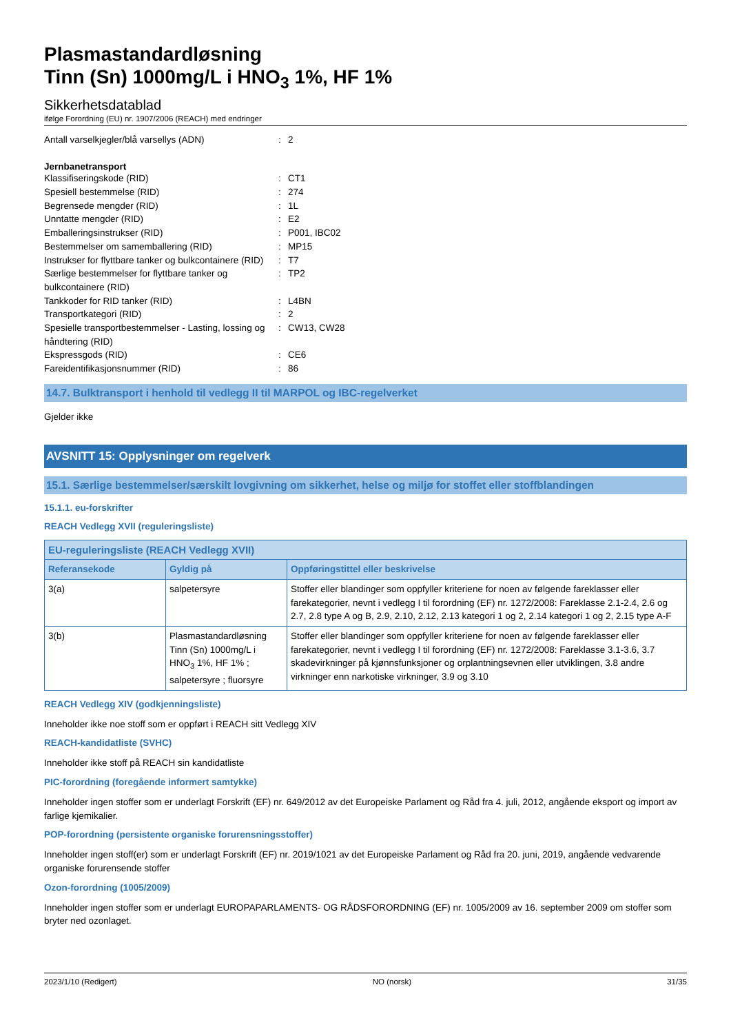Plasmastandardløsning
Tinn (Sn) 1000mg/L i HNO<sub>3</sub> 1%, HF 1%
Sikkerhetsdatablad
ifølge Forordning (EU) nr. 1907/2006 (REACH) med endringer
Antall varselkjegler/blå varsellys (ADN) : 2
Jernbanetransport
Klassifiseringskode (RID) : CT1
Spesiell bestemmelse (RID) : 274
Begrensede mengder (RID) : 1L
Unntatte mengder (RID) : E2
Emballeringsinstrukser (RID) : P001, IBC02
Bestemmelser om samemballering (RID) : MP15
Instrukser for flyttbare tanker og bulkcontainere (RID)
: T7
Særlige bestemmelser for flyttbare tanker og bulkcontainere (RID)
: TP2
Tankkoder for RID tanker (RID) : L4BN
Transportkategori (RID) : 2
Spesielle transportbestemmelser - Lasting, lossing og håndtering (RID)
: CW13, CW28
Ekspressgods (RID) : CE6
Fareidentifikasjonsnummer (RID) : 86
14.7. Bulktransport i henhold til vedlegg II til MARPOL og IBC-regelverket
Gjelder ikke
AVSNITT 15: Opplysninger om regelverk
15.1. Særlige bestemmelser/særskilt lovgivning om sikkerhet, helse og miljø for stoffet eller stoffblandingen
15.1.1. eu-forskrifter
REACH Vedlegg XVII (reguleringsliste)
| EU-reguleringsliste (REACH Vedlegg XVII) | | |
| --- | --- | --- |
| Referansekode | Gyldig på | Oppføringstittel eller beskrivelse |
| 3(a) | salpetersyre | Stoffer eller blandinger som oppfyller kriteriene for noen av følgende fareklasser eller farekategorier, nevnt i vedlegg I til forordning (EF) nr. 1272/2008: Fareklasse 2.1-2.4, 2.6 og 2.7, 2.8 type A og B, 2.9, 2.10, 2.12, 2.13 kategori 1 og 2, 2.14 kategori 1 og 2, 2.15 type A-F |
| 3(b) | Plasmastandardløsning Tinn (Sn) 1000mg/L i HNO<sub>3</sub> 1%, HF 1% ; salpetersyre ; fluorsyre | Stoffer eller blandinger som oppfyller kriteriene for noen av følgende fareklasser eller farekategorier, nevnt i vedlegg I til forordning (EF) nr. 1272/2008: Fareklasse 3.1-3.6, 3.7 skadevirkninger på kjønnsfunksjoner og orplantningsevnen eller utviklingen, 3.8 andre virkninger enn narkotiske virkninger, 3.9 og 3.10 |
REACH Vedlegg XIV (godkjenningsliste)
Inneholder ikke noe stoff som er oppført i REACH sitt Vedlegg XIV
REACH-kandidatliste (SVHC)
Inneholder ikke stoff på REACH sin kandidatliste
PIC-forordning (foregående informert samtykke)
Inneholder ingen stoffer som er underlagt Forskrift (EF) nr. 649/2012 av det Europeiske Parlament og Råd fra 4. juli, 2012, angående eksport og import av farlige kjemikalier.
POP-forordning (persistente organiske forurensningsstoffer)
Inneholder ingen stoff(er) som er underlagt Forskrift (EF) nr. 2019/1021 av det Europeiske Parlament og Råd fra 20. juni, 2019, angående vedvarende organiske forurensende stoffer
Ozon-forordning (1005/2009)
Inneholder ingen stoffer som er underlagt EUROPAPARLAMENTS- OG RÅDSFORORDNING (EF) nr. 1005/2009 av 16. september 2009 om stoffer som bryter ned ozonlaget.
2023/1/10 (Redigert) NO (norsk) 31/35